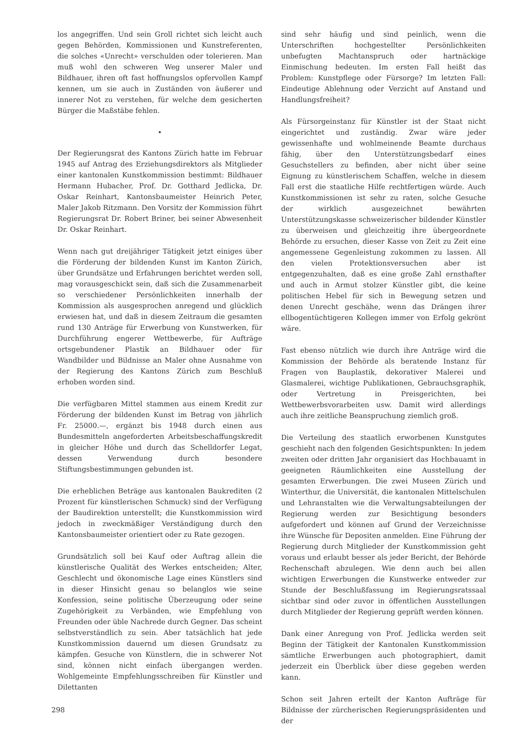los angegriffen. Und sein Groll richtet sich leicht auch gegen Behörden, Kommissionen und Kunstreferenten, die solches «Unrecht» verschulden oder tolerieren. Man muß wohl den schweren Weg unserer Maler und Bildhauer, ihren oft fast hoffnungslos opfervollen Kampf kennen, um sie auch in Zuständen von äußerer und innerer Not zu verstehen, für welche dem gesicherten Bürger die Maßstäbe fehlen.
•
Der Regierungsrat des Kantons Zürich hatte im Februar 1945 auf Antrag des Erziehungsdirektors als Mitglieder einer kantonalen Kunstkommission bestimmt: Bildhauer Hermann Hubacher, Prof. Dr. Gotthard Jedlicka, Dr. Oskar Reinhart, Kantonsbaumeister Heinrich Peter, Maler Jakob Ritzmann. Den Vorsitz der Kommission führt Regierungsrat Dr. Robert Briner, bei seiner Abwesenheit Dr. Oskar Reinhart.
Wenn nach gut dreijähriger Tätigkeit jetzt einiges über die Förderung der bildenden Kunst im Kanton Zürich, über Grundsätze und Erfahrungen berichtet werden soll, mag vorausgeschickt sein, daß sich die Zusammenarbeit so verschiedener Persönlichkeiten innerhalb der Kommission als ausgesprochen anregend und glücklich erwiesen hat, und daß in diesem Zeitraum die gesamten rund 130 Anträge für Erwerbung von Kunstwerken, für Durchführung engerer Wettbewerbe, für Aufträge ortsgebundener Plastik an Bildhauer oder für Wandbilder und Bildnisse an Maler ohne Ausnahme von der Regierung des Kantons Zürich zum Beschluß erhoben worden sind.
Die verfügbaren Mittel stammen aus einem Kredit zur Förderung der bildenden Kunst im Betrag von jährlich Fr. 25000.—, ergänzt bis 1948 durch einen aus Bundesmitteln angeforderten Arbeitsbeschaffungskredit in gleicher Höhe und durch das Schelldorfer Legat, dessen Verwendung durch besondere Stiftungsbestimmungen gebunden ist.
Die erheblichen Beträge aus kantonalen Baukrediten (2 Prozent für künstlerischen Schmuck) sind der Verfügung der Baudirektion unterstellt; die Kunstkommission wird jedoch in zweckmäßiger Verständigung durch den Kantonsbaumeister orientiert oder zu Rate gezogen.
Grundsätzlich soll bei Kauf oder Auftrag allein die künstlerische Qualität des Werkes entscheiden; Alter, Geschlecht und ökonomische Lage eines Künstlers sind in dieser Hinsicht genau so belanglos wie seine Konfession, seine politische Überzeugung oder seine Zugehörigkeit zu Verbänden, wie Empfehlung von Freunden oder üble Nachrede durch Gegner. Das scheint selbstverständlich zu sein. Aber tatsächlich hat jede Kunstkommission dauernd um diesen Grundsatz zu kämpfen. Gesuche von Künstlern, die in schwerer Not sind, können nicht einfach übergangen werden. Wohlgemeinte Empfehlungsschreiben für Künstler und Dilettanten
sind sehr häufig und sind peinlich, wenn die Unterschriften hochgestellter Persönlichkeiten unbefugten Machtanspruch oder hartnäckige Einmischung bedeuten. Im ersten Fall heißt das Problem: Kunstpflege oder Fürsorge? Im letzten Fall: Eindeutige Ablehnung oder Verzicht auf Anstand und Handlungsfreiheit?
Als Fürsorgeinstanz für Künstler ist der Staat nicht eingerichtet und zuständig. Zwar wäre jeder gewissenhafte und wohlmeinende Beamte durchaus fähig, über den Unterstützungsbedarf eines Gesuchstellers zu befinden, aber nicht über seine Eignung zu künstlerischem Schaffen, welche in diesem Fall erst die staatliche Hilfe rechtfertigen würde. Auch Kunstkommissionen ist sehr zu raten, solche Gesuche der wirklich ausgezeichnet bewährten Unterstützungskasse schweizerischer bildender Künstler zu überweisen und gleichzeitig ihre übergeordnete Behörde zu ersuchen, dieser Kasse von Zeit zu Zeit eine angemessene Gegenleistung zukommen zu lassen. All den vielen Protektionsversuchen aber ist entgegenzuhalten, daß es eine große Zahl ernsthafter und auch in Armut stolzer Künstler gibt, die keine politischen Hebel für sich in Bewegung setzen und denen Unrecht geschähe, wenn das Drängen ihrer ellbogentüchtigeren Kollegen immer von Erfolg gekrönt wäre.
Fast ebenso nützlich wie durch ihre Anträge wird die Kommission der Behörde als beratende Instanz für Fragen von Bauplastik, dekorativer Malerei und Glasmalerei, wichtige Publikationen, Gebrauchsgraphik, oder Vertretung in Preisgerichten, bei Wettbewerbsvorarbeiten usw. Damit wird allerdings auch ihre zeitliche Beanspruchung ziemlich groß.
Die Verteilung des staatlich erworbenen Kunstgutes geschieht nach den folgenden Gesichtspunkten: In jedem zweiten oder dritten Jahr organisiert das Hochbauamt in geeigneten Räumlichkeiten eine Ausstellung der gesamten Erwerbungen. Die zwei Museen Zürich und Winterthur, die Universität, die kantonalen Mittelschulen und Lehranstalten wie die Verwaltungsabteilungen der Regierung werden zur Besichtigung besonders aufgefordert und können auf Grund der Verzeichnisse ihre Wünsche für Depositen anmelden. Eine Führung der Regierung durch Mitglieder der Kunstkommission geht voraus und erlaubt besser als jeder Bericht, der Behörde Rechenschaft abzulegen. Wie denn auch bei allen wichtigen Erwerbungen die Kunstwerke entweder zur Stunde der Beschlußfassung im Regierungsratssaal sichtbar sind oder zuvor in öffentlichen Ausstellungen durch Mitglieder der Regierung geprüft werden können.
Dank einer Anregung von Prof. Jedlicka werden seit Beginn der Tätigkeit der Kantonalen Kunstkommission sämtliche Erwerbungen auch photographiert, damit jederzeit ein Überblick über diese gegeben werden kann.
Schon seit Jahren erteilt der Kanton Aufträge für Bildnisse der zürcherischen Regierungspräsidenten und der
298